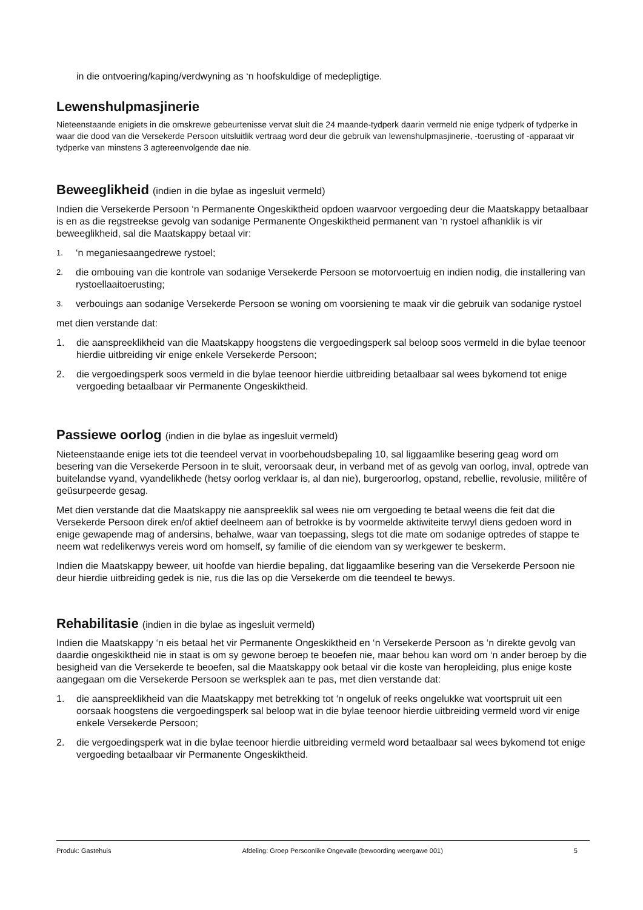in die ontvoering/kaping/verdwyning as ‘n hoofskuldige of medepligtige.
Lewenshulpmasjinerie
Nieteenstaande enigiets in die omskrewe gebeurtenisse vervat sluit die 24 maande-tydperk daarin vermeld nie enige tydperk of tydperke in waar die dood van die Versekerde Persoon uitsluitlik vertraag word deur die gebruik van lewenshulpmasjinerie, -toerusting of -apparaat vir tydperke van minstens 3 agtereenvolgende dae nie.
Beweeglikheid (indien in die bylae as ingesluit vermeld)
Indien die Versekerde Persoon ‘n Permanente Ongeskiktheid opdoen waarvoor vergoeding deur die Maatskappy betaalbaar is en as die regstreekse gevolg van sodanige Permanente Ongeskiktheid permanent van ‘n rystoel afhanklik is vir beweeglikheid, sal die Maatskappy betaal vir:
1. ‘n meganiesaangedrewe rystoel;
2. die ombouing van die kontrole van sodanige Versekerde Persoon se motorvoertuig en indien nodig, die installering van rystoellaaitoerusting;
3. verbouings aan sodanige Versekerde Persoon se woning om voorsiening te maak vir die gebruik van sodanige rystoel
met dien verstande dat:
1. die aanspreeklikheid van die Maatskappy hoogstens die vergoedingsperk sal beloop soos vermeld in die bylae teenoor hierdie uitbreiding vir enige enkele Versekerde Persoon;
2. die vergoedingsperk soos vermeld in die bylae teenoor hierdie uitbreiding betaalbaar sal wees bykomend tot enige vergoeding betaalbaar vir Permanente Ongeskiktheid.
Passiewe oorlog (indien in die bylae as ingesluit vermeld)
Nieteenstaande enige iets tot die teendeel vervat in voorbehoudsbepaling 10, sal liggaamlike besering geag word om besering van die Versekerde Persoon in te sluit, veroorsaak deur, in verband met of as gevolg van oorlog, inval, optrede van buitelandse vyand, vyandelikhede (hetsy oorlog verklaar is, al dan nie), burgeroorlog, opstand, rebellie, revolusie, militêre of geüsurpeerde gesag.
Met dien verstande dat die Maatskappy nie aanspreeklik sal wees nie om vergoeding te betaal weens die feit dat die Versekerde Persoon direk en/of aktief deelneem aan of betrokke is by voormelde aktiwiteite terwyl diens gedoen word in enige gewapende mag of andersins, behalwe, waar van toepassing, slegs tot die mate om sodanige optredes of stappe te neem wat redelikerwys vereis word om homself, sy familie of die eiendom van sy werkgewer te beskerm.
Indien die Maatskappy beweer, uit hoofde van hierdie bepaling, dat liggaamlike besering van die Versekerde Persoon nie deur hierdie uitbreiding gedek is nie, rus die las op die Versekerde om die teendeel te bewys.
Rehabilitasie (indien in die bylae as ingesluit vermeld)
Indien die Maatskappy ‘n eis betaal het vir Permanente Ongeskiktheid en ‘n Versekerde Persoon as ‘n direkte gevolg van daardie ongeskiktheid nie in staat is om sy gewone beroep te beoefen nie, maar behou kan word om ‘n ander beroep by die besigheid van die Versekerde te beoefen, sal die Maatskappy ook betaal vir die koste van heropleiding, plus enige koste aangegaan om die Versekerde Persoon se werksplek aan te pas, met dien verstande dat:
1. die aanspreeklikheid van die Maatskappy met betrekking tot ‘n ongeluk of reeks ongelukke wat voortspruit uit een oorsaak hoogstens die vergoedingsperk sal beloop wat in die bylae teenoor hierdie uitbreiding vermeld word vir enige enkele Versekerde Persoon;
2. die vergoedingsperk wat in die bylae teenoor hierdie uitbreiding vermeld word betaalbaar sal wees bykomend tot enige vergoeding betaalbaar vir Permanente Ongeskiktheid.
Produk: Gastehuis Afdeling: Groep Persoonlike Ongevalle (bewoording weergawe 001) 5